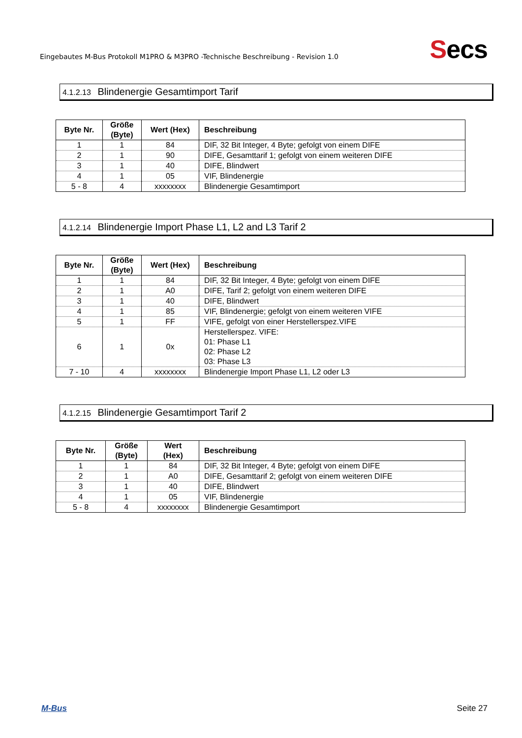Eingebautes M-Bus Protokoll M1PRO & M3PRO -Technische Beschreibung - Revision 1.0
Secs
4.1.2.13 Blindenergie Gesamtimport Tarif
| Byte Nr. | Größe (Byte) | Wert (Hex) | Beschreibung |
| --- | --- | --- | --- |
| 1 | 1 | 84 | DIF, 32 Bit Integer, 4 Byte; gefolgt von einem DIFE |
| 2 | 1 | 90 | DIFE, Gesamttarif 1; gefolgt von einem weiteren DIFE |
| 3 | 1 | 40 | DIFE, Blindwert |
| 4 | 1 | 05 | VIF, Blindenergie |
| 5 - 8 | 4 | xxxxxxxx | Blindenergie Gesamtimport |
4.1.2.14 Blindenergie Import Phase L1, L2 and L3 Tarif 2
| Byte Nr. | Größe (Byte) | Wert (Hex) | Beschreibung |
| --- | --- | --- | --- |
| 1 | 1 | 84 | DIF, 32 Bit Integer, 4 Byte; gefolgt von einem DIFE |
| 2 | 1 | A0 | DIFE, Tarif 2; gefolgt von einem weiteren DIFE |
| 3 | 1 | 40 | DIFE, Blindwert |
| 4 | 1 | 85 | VIF, Blindenergie; gefolgt von einem weiteren VIFE |
| 5 | 1 | FF | VIFE, gefolgt von einer Herstellerspez.VIFE |
| 6 | 1 | 0x | Herstellerspez. VIFE: 01: Phase L1 02: Phase L2 03: Phase L3 |
| 7 - 10 | 4 | xxxxxxxx | Blindenergie Import Phase L1, L2 oder L3 |
4.1.2.15 Blindenergie Gesamtimport Tarif 2
| Byte Nr. | Größe (Byte) | Wert (Hex) | Beschreibung |
| --- | --- | --- | --- |
| 1 | 1 | 84 | DIF, 32 Bit Integer, 4 Byte; gefolgt von einem DIFE |
| 2 | 1 | A0 | DIFE, Gesamttarif 2; gefolgt von einem weiteren DIFE |
| 3 | 1 | 40 | DIFE, Blindwert |
| 4 | 1 | 05 | VIF, Blindenergie |
| 5 - 8 | 4 | xxxxxxxx | Blindenergie Gesamtimport |
M-Bus Seite 27